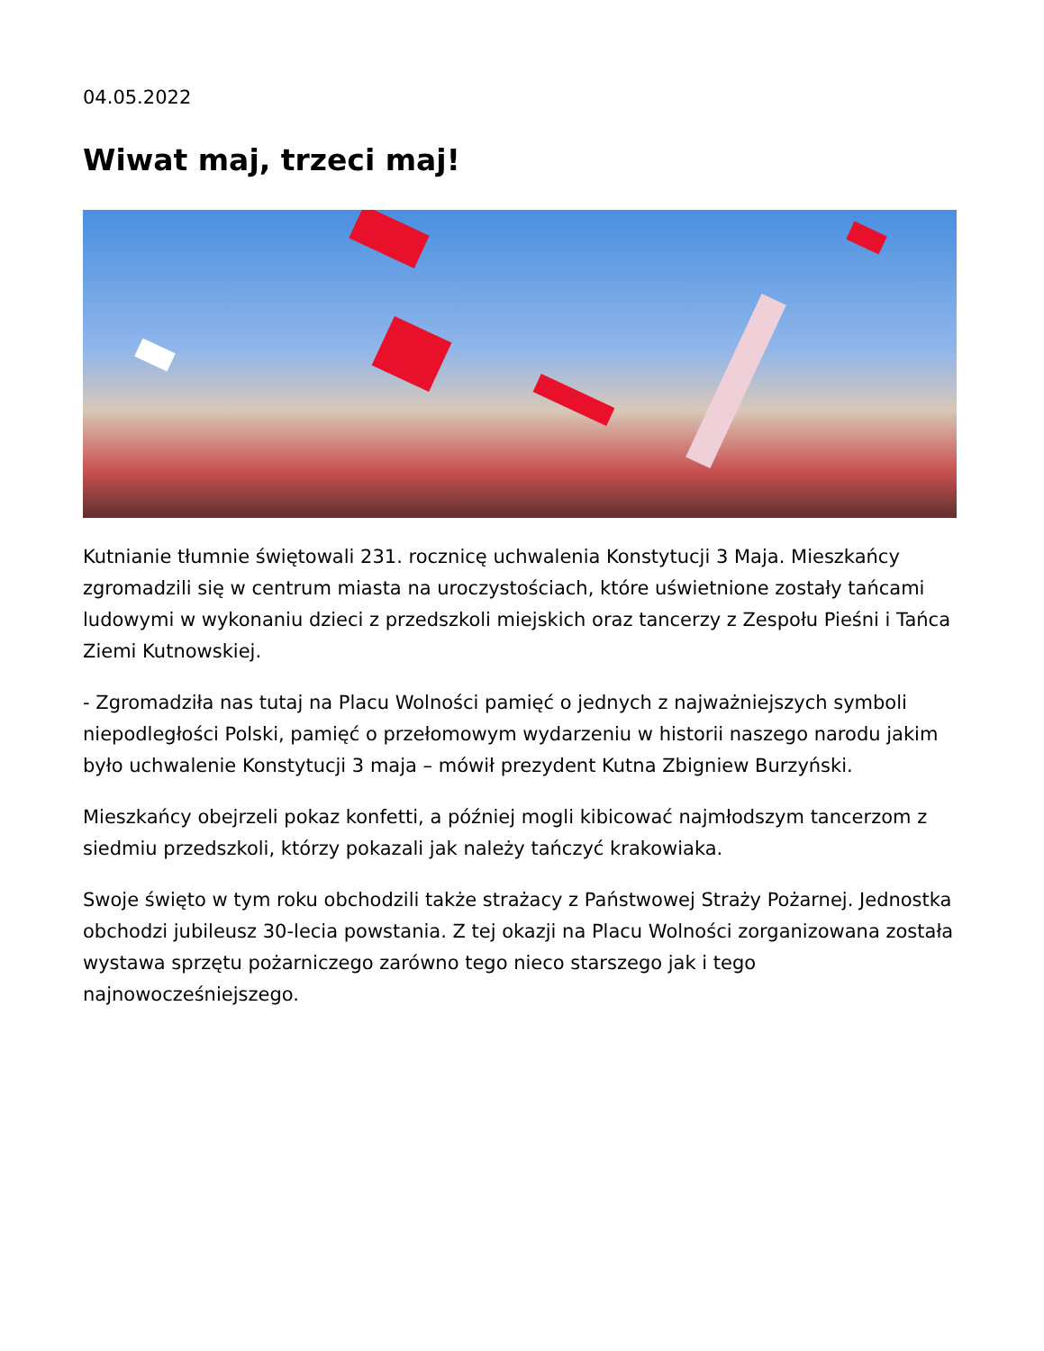04.05.2022
Wiwat maj, trzeci maj!
Kutnianie tłumnie świętowali 231. rocznicę uchwalenia Konstytucji 3 Maja. Mieszkańcy zgromadzili się w centrum miasta na uroczystościach, które uświetnione zostały tańcami ludowymi w wykonaniu dzieci z przedszkoli miejskich oraz tancerzy z Zespołu Pieśni i Tańca Ziemi Kutnowskiej.
- Zgromadziła nas tutaj na Placu Wolności pamięć o jednych z najważniejszych symboli niepodległości Polski, pamięć o przełomowym wydarzeniu w historii naszego narodu jakim było uchwalenie Konstytucji 3 maja – mówił prezydent Kutna Zbigniew Burzyński.
Mieszkańcy obejrzeli pokaz konfetti, a później mogli kibicować najmłodszym tancerzom z siedmiu przedszkoli, którzy pokazali jak należy tańczyć krakowiaka.
Swoje święto w tym roku obchodzili także strażacy z Państwowej Straży Pożarnej. Jednostka obchodzi jubileusz 30-lecia powstania. Z tej okazji na Placu Wolności zorganizowana została wystawa sprzętu pożarniczego zarówno tego nieco starszego jak i tego najnowocześniejszego.